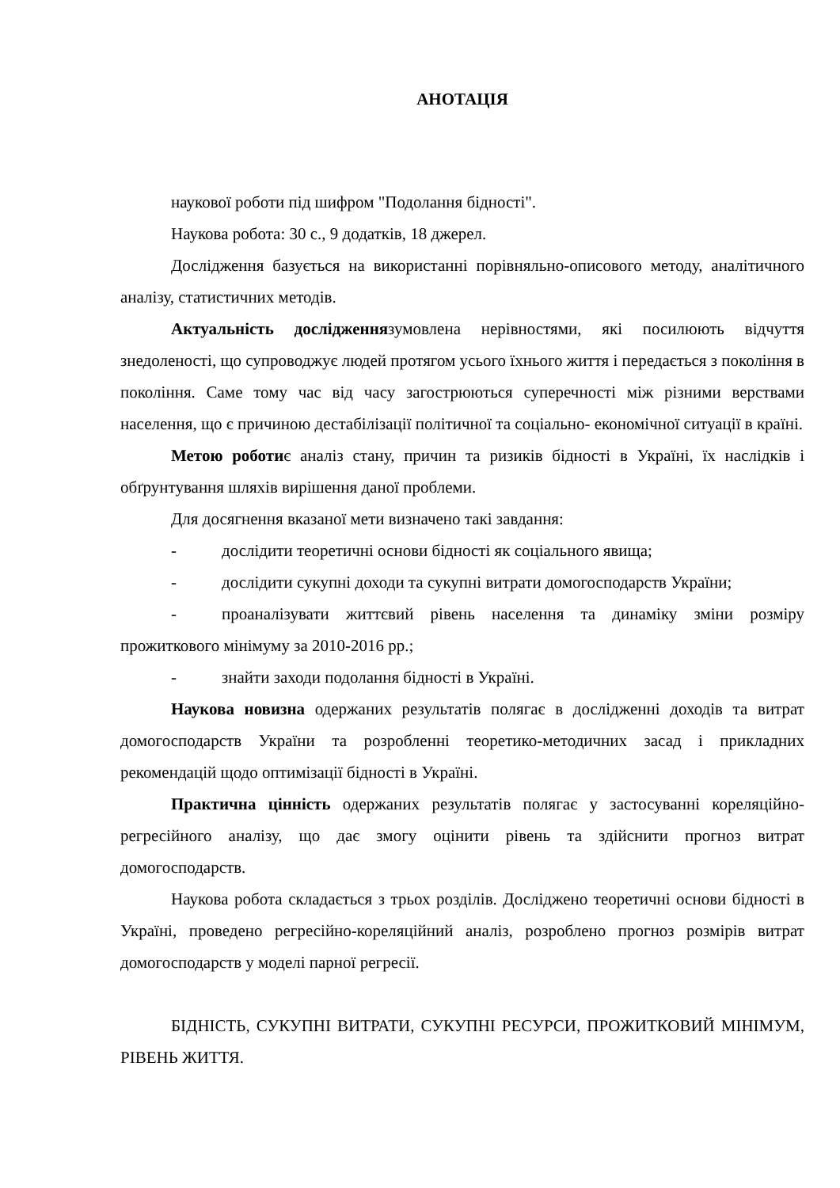АНОТАЦІЯ
наукової роботи під шифром "Подолання бідності".
Наукова робота: 30 с., 9 додатків, 18 джерел.
Дослідження базується на використанні порівняльно-описового методу, аналітичного аналізу, статистичних методів.
Актуальність дослідженнязумовлена нерівностями, які посилюють відчуття знедоленості, що супроводжує людей протягом усього їхнього життя і передається з покоління в покоління. Саме тому час від часу загострюються суперечності між різними верствами населення, що є причиною дестабілізації політичної та соціально- економічної ситуації в країні.
Метою роботиє аналіз стану, причин та ризиків бідності в Україні, їх наслідків і обґрунтування шляхів вирішення даної проблеми.
Для досягнення вказаної мети визначено такі завдання:
- дослідити теоретичні основи бідності як соціального явища;
- дослідити сукупні доходи та сукупні витрати домогосподарств України;
- проаналізувати життєвий рівень населення та динаміку зміни розміру прожиткового мінімуму за 2010-2016 рр.;
- знайти заходи подолання бідності в Україні.
Наукова новизна одержаних результатів полягає в дослідженні доходів та витрат домогосподарств України та розробленні теоретико-методичних засад і прикладних рекомендацій щодо оптимізації бідності в Україні.
Практична цінність одержаних результатів полягає у застосуванні кореляційно-регресійного аналізу, що дає змогу оцінити рівень та здійснити прогноз витрат домогосподарств.
Наукова робота складається з трьох розділів. Досліджено теоретичні основи бідності в Україні, проведено регресійно-кореляційний аналіз, розроблено прогноз розмірів витрат домогосподарств у моделі парної регресії.
БІДНІСТЬ, СУКУПНІ ВИТРАТИ, СУКУПНІ РЕСУРСИ, ПРОЖИТКОВИЙ МІНІМУМ, РІВЕНЬ ЖИТТЯ.